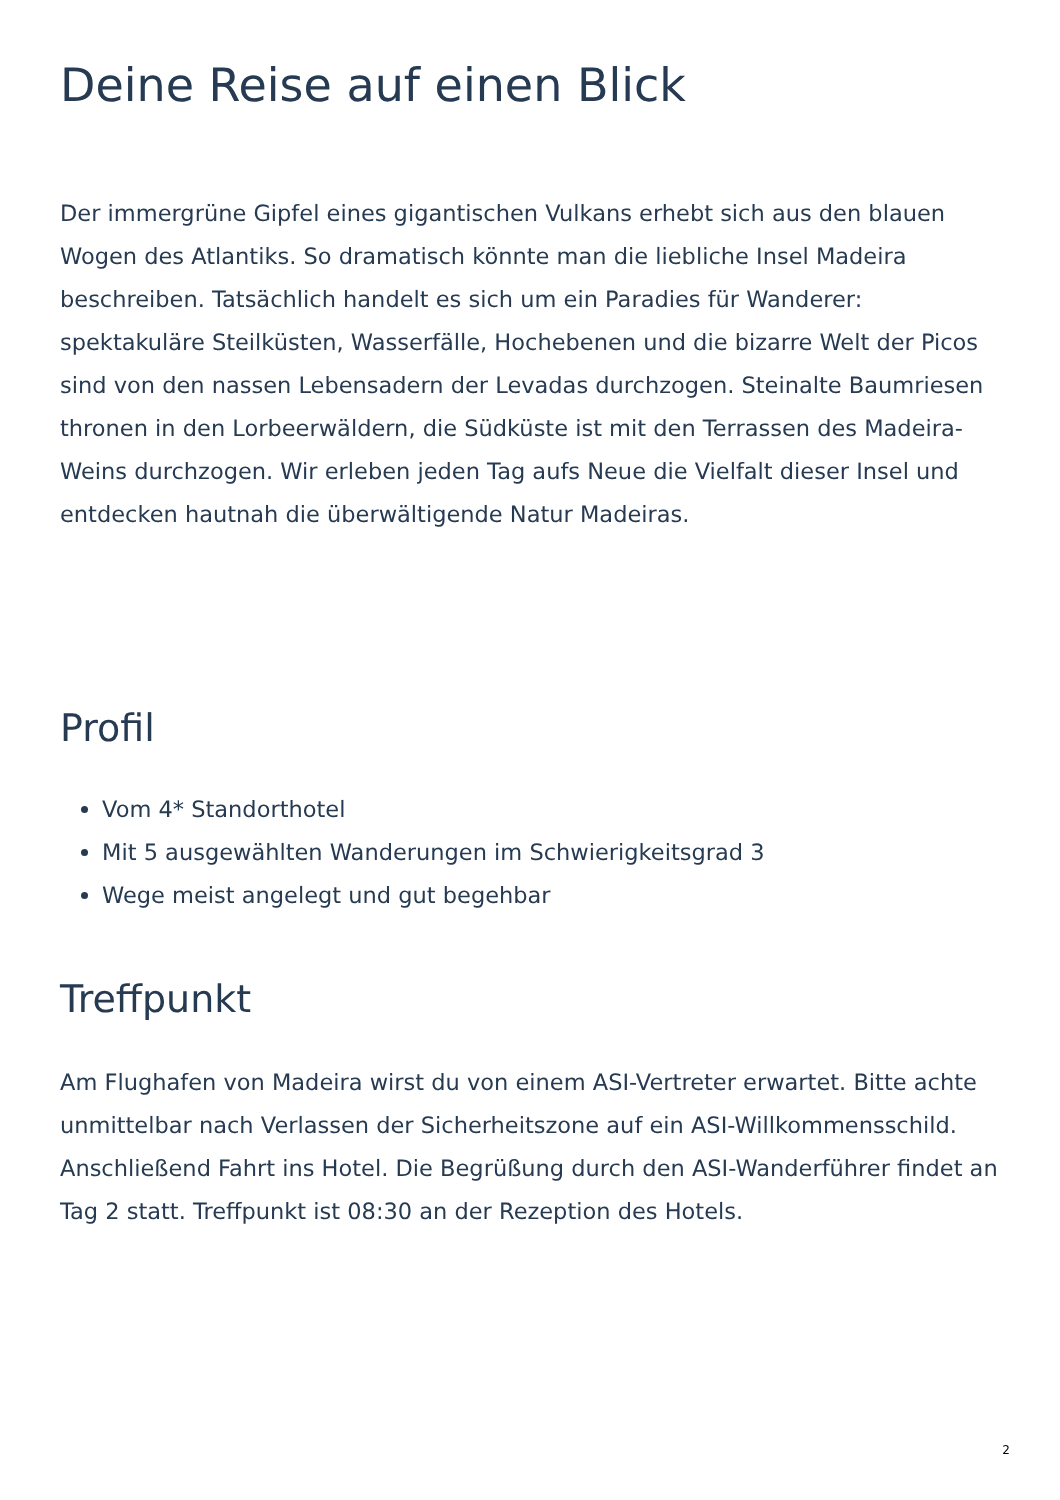Deine Reise auf einen Blick
Der immergrüne Gipfel eines gigantischen Vulkans erhebt sich aus den blauen Wogen des Atlantiks. So dramatisch könnte man die liebliche Insel Madeira beschreiben. Tatsächlich handelt es sich um ein Paradies für Wanderer: spektakuläre Steilküsten, Wasserfälle, Hochebenen und die bizarre Welt der Picos sind von den nassen Lebensadern der Levadas durchzogen. Steinalte Baumriesen thronen in den Lorbeerwäldern, die Südküste ist mit den Terrassen des Madeira-Weins durchzogen. Wir erleben jeden Tag aufs Neue die Vielfalt dieser Insel und entdecken hautnah die überwältigende Natur Madeiras.
Profil
Vom 4* Standorthotel
Mit 5 ausgewählten Wanderungen im Schwierigkeitsgrad 3
Wege meist angelegt und gut begehbar
Treffpunkt
Am Flughafen von Madeira wirst du von einem ASI-Vertreter erwartet. Bitte achte unmittelbar nach Verlassen der Sicherheitszone auf ein ASI-Willkommensschild. Anschließend Fahrt ins Hotel. Die Begrüßung durch den ASI-Wanderführer findet an Tag 2 statt. Treffpunkt ist 08:30 an der Rezeption des Hotels.
2